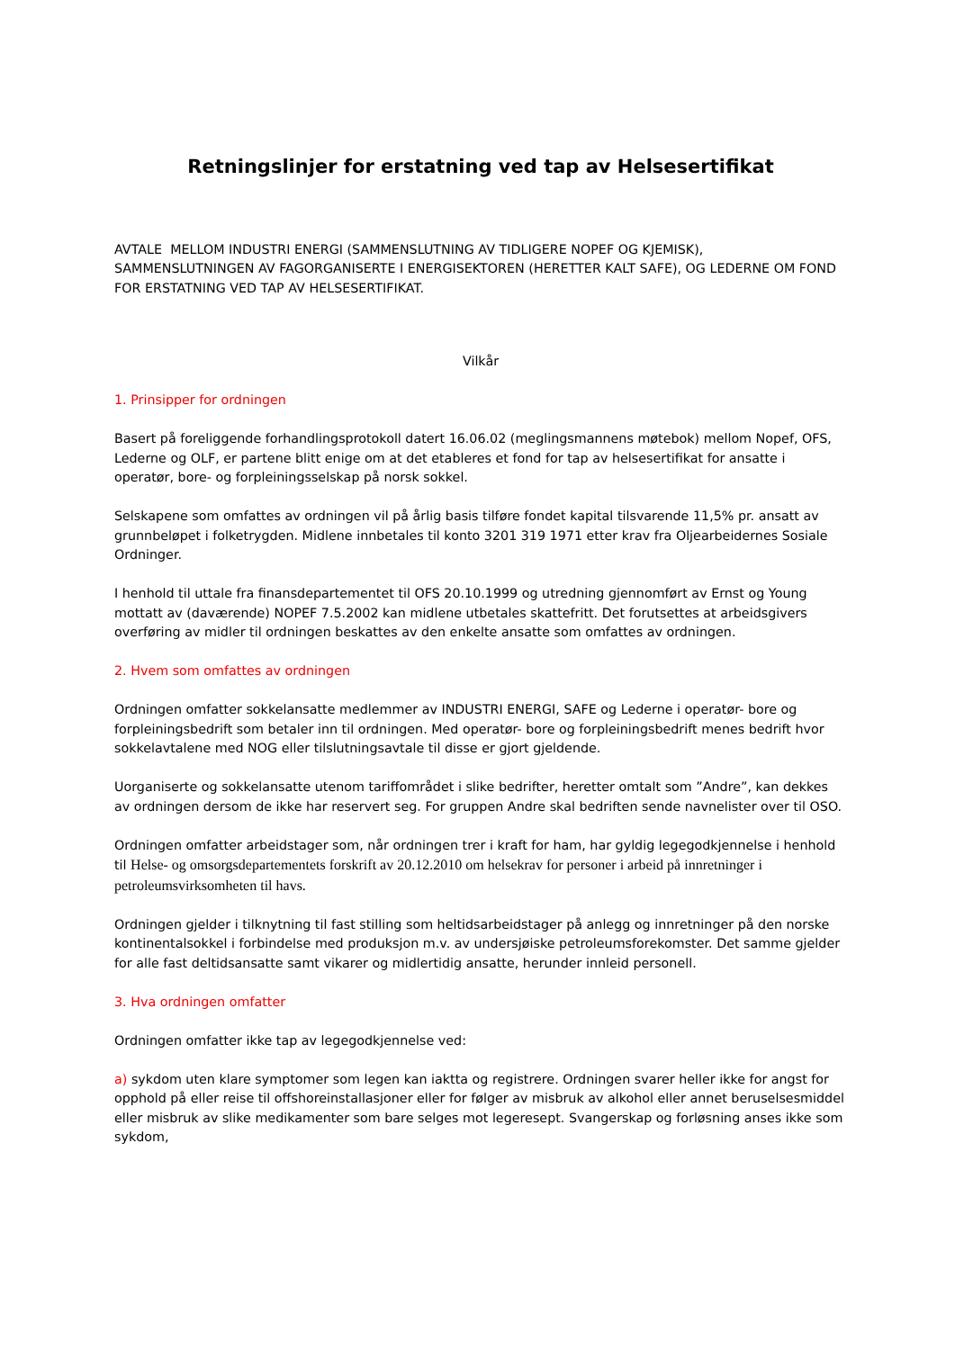Retningslinjer for erstatning ved tap av Helsesertifikat
AVTALE MELLOM INDUSTRI ENERGI (SAMMENSLUTNING AV TIDLIGERE NOPEF OG KJEMISK), SAMMENSLUTNINGEN AV FAGORGANISERTE I ENERGISEKTOREN (HERETTER KALT SAFE), OG LEDERNE OM FOND FOR ERSTATNING VED TAP AV HELSESERTIFIKAT.
Vilkår
1. Prinsipper for ordningen
Basert på foreliggende forhandlingsprotokoll datert 16.06.02 (meglingsmannens møtebok) mellom Nopef, OFS, Lederne og OLF, er partene blitt enige om at det etableres et fond for tap av helsesertifikat for ansatte i operatør, bore- og forpleiningsselskap på norsk sokkel.
Selskapene som omfattes av ordningen vil på årlig basis tilføre fondet kapital tilsvarende 11,5% pr. ansatt av grunnbeløpet i folketrygden. Midlene innbetales til konto 3201 319 1971 etter krav fra Oljearbeidernes Sosiale Ordninger.
I henhold til uttale fra finansdepartementet til OFS 20.10.1999 og utredning gjennomført av Ernst og Young mottatt av (daværende) NOPEF 7.5.2002 kan midlene utbetales skattefritt. Det forutsettes at arbeidsgivers overføring av midler til ordningen beskattes av den enkelte ansatte som omfattes av ordningen.
2. Hvem som omfattes av ordningen
Ordningen omfatter sokkelansatte medlemmer av INDUSTRI ENERGI, SAFE og Lederne i operatør- bore og forpleiningsbedrift som betaler inn til ordningen. Med operatør- bore og forpleiningsbedrift menes bedrift hvor sokkelavtalene med NOG eller tilslutningsavtale til disse er gjort gjeldende.
Uorganiserte og sokkelansatte utenom tariffområdet i slike bedrifter, heretter omtalt som ”Andre”, kan dekkes av ordningen dersom de ikke har reservert seg. For gruppen Andre skal bedriften sende navnelister over til OSO.
Ordningen omfatter arbeidstager som, når ordningen trer i kraft for ham, har gyldig legegodkjennelse i henhold til Helse- og omsorgsdepartementets forskrift av 20.12.2010 om helsekrav for personer i arbeid på innretninger i petroleumsvirksomheten til havs.
Ordningen gjelder i tilknytning til fast stilling som heltidsarbeidstager på anlegg og innretninger på den norske kontinentalsokkel i forbindelse med produksjon m.v. av undersjøiske petroleumsforekomster. Det samme gjelder for alle fast deltidsansatte samt vikarer og midlertidig ansatte, herunder innleid personell.
3. Hva ordningen omfatter
Ordningen omfatter ikke tap av legegodkjennelse ved:
a) sykdom uten klare symptomer som legen kan iaktta og registrere. Ordningen svarer heller ikke for angst for opphold på eller reise til offshoreinstallasjoner eller for følger av misbruk av alkohol eller annet beruselsesmiddel eller misbruk av slike medikamenter som bare selges mot legeresept. Svangerskap og forløsning anses ikke som sykdom,